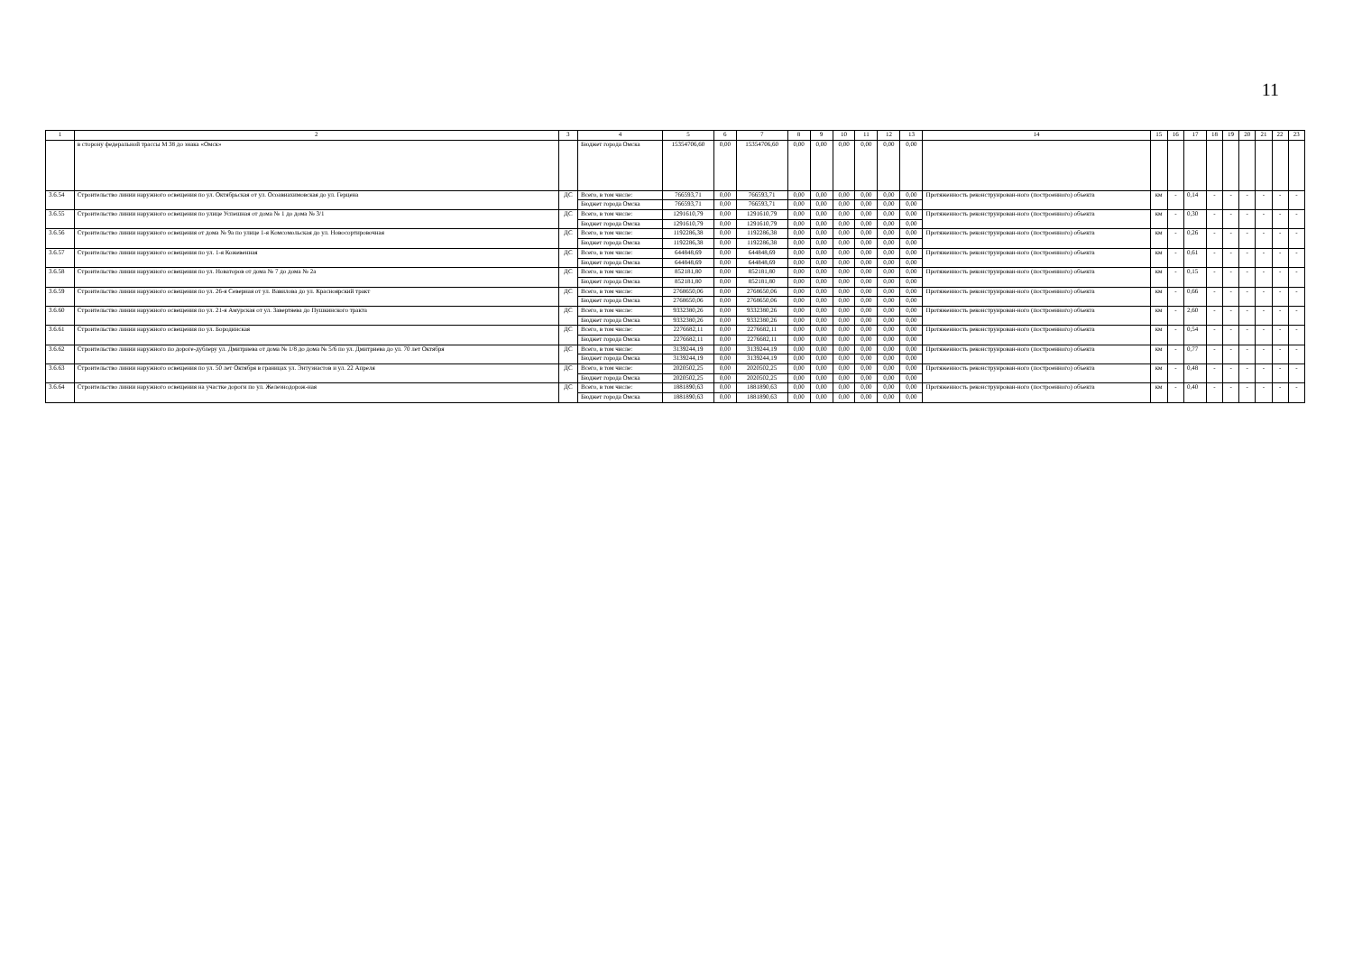11
| 1 | 2 | 3 | 4 | 5 | 6 | 7 | 8 | 9 | 10 | 11 | 12 | 13 | 14 | 15 | 16 | 17 | 18 | 19 | 20 | 21 | 22 | 23 |
| | в сторону федеральной трассы М 38 до знака «Омск» | | Бюджет города Омска | 15354706,60 | 0,00 | 15354706,60 | 0,00 | 0,00 | 0,00 | 0,00 | 0,00 | 0,00 | | | | | | | | | | |
| 3.6.54 | Строительство линии наружного освещения по ул. Октябрьская от ул. Осоавиахимовская до ул. Герцена | ДС | Всего, в том числе: | 766593,71 | 0,00 | 766593,71 | 0,00 | 0,00 | 0,00 | 0,00 | 0,00 | 0,00 | Протяженность реконструирован-ного (построенного) объекта | км | - | 0,14 | - | - | - | - | - | - |
| | | | Бюджет города Омска | 766593,71 | 0,00 | 766593,71 | 0,00 | 0,00 | 0,00 | 0,00 | 0,00 | 0,00 | | | | | | | | | | |
| 3.6.55 | Строительство линии наружного освещения по улице Успешная от дома № 1 до дома № 3/1 | ДС | Всего, в том числе: | 1291610,79 | 0,00 | 1291610,79 | 0,00 | 0,00 | 0,00 | 0,00 | 0,00 | 0,00 | Протяженность реконструирован-ного (построенного) объекта | км | - | 0,30 | - | - | - | - | - | - |
| | | | Бюджет города Омска | 1291610,79 | 0,00 | 1291610,79 | 0,00 | 0,00 | 0,00 | 0,00 | 0,00 | 0,00 | | | | | | | | | | |
| 3.6.56 | Строительство линии наружного освещения от дома № 9а по улице 1-я Комсомольская до ул. Новосортировочная | ДС | Всего, в том числе: | 1192286,38 | 0,00 | 1192286,38 | 0,00 | 0,00 | 0,00 | 0,00 | 0,00 | 0,00 | Протяженность реконструирован-ного (построенного) объекта | км | - | 0,26 | - | - | - | - | - | - |
| | | | Бюджет города Омска | 1192286,38 | 0,00 | 1192286,38 | 0,00 | 0,00 | 0,00 | 0,00 | 0,00 | 0,00 | | | | | | | | | | |
| 3.6.57 | Строительство линии наружного освещения по ул. 1-я Кожевенная | ДС | Всего, в том числе: | 644848,69 | 0,00 | 644848,69 | 0,00 | 0,00 | 0,00 | 0,00 | 0,00 | 0,00 | Протяженность реконструирован-ного (построенного) объекта | км | - | 0,61 | - | - | - | - | - | - |
| | | | Бюджет города Омска | 644848,69 | 0,00 | 644848,69 | 0,00 | 0,00 | 0,00 | 0,00 | 0,00 | 0,00 | | | | | | | | | | |
| 3.6.58 | Строительство линии наружного освещения по ул. Новаторов от дома № 7 до дома № 2а | ДС | Всего, в том числе: | 852181,80 | 0,00 | 852181,80 | 0,00 | 0,00 | 0,00 | 0,00 | 0,00 | 0,00 | Протяженность реконструирован-ного (построенного) объекта | км | - | 0,15 | - | - | - | - | - | - |
| | | | Бюджет города Омска | 852181,80 | 0,00 | 852181,80 | 0,00 | 0,00 | 0,00 | 0,00 | 0,00 | 0,00 | | | | | | | | | | |
| 3.6.59 | Строительство линии наружного освещения по ул. 26-я Северная от ул. Вавилова до ул. Красноярский тракт | ДС | Всего, в том числе: | 2768650,06 | 0,00 | 2768650,06 | 0,00 | 0,00 | 0,00 | 0,00 | 0,00 | 0,00 | Протяженность реконструирован-ного (построенного) объекта | км | - | 0,66 | - | - | - | - | - | - |
| | | | Бюджет города Омска | 2768650,06 | 0,00 | 2768650,06 | 0,00 | 0,00 | 0,00 | 0,00 | 0,00 | 0,00 | | | | | | | | | | |
| 3.6.60 | Строительство линии наружного освещения по ул. 21-я Амурская от ул. Завертяева до Пушкинского тракта | ДС | Всего, в том числе: | 9332380,26 | 0,00 | 9332380,26 | 0,00 | 0,00 | 0,00 | 0,00 | 0,00 | 0,00 | Протяженность реконструирован-ного (построенного) объекта | км | - | 2,60 | - | - | - | - | - | - |
| | | | Бюджет города Омска | 9332380,26 | 0,00 | 9332380,26 | 0,00 | 0,00 | 0,00 | 0,00 | 0,00 | 0,00 | | | | | | | | | | |
| 3.6.61 | Строительство линии наружного освещения по ул. Бородинская | ДС | Всего, в том числе: | 2276682,11 | 0,00 | 2276682,11 | 0,00 | 0,00 | 0,00 | 0,00 | 0,00 | 0,00 | Протяженность реконструирован-ного (построенного) объекта | км | - | 0,54 | - | - | - | - | - | - |
| | | | Бюджет города Омска | 2276682,11 | 0,00 | 2276682,11 | 0,00 | 0,00 | 0,00 | 0,00 | 0,00 | 0,00 | | | | | | | | | | |
| 3.6.62 | Строительство линии наружного по дороге-дублеру ул. Дмитриева от дома № 1/8 до дома № 5/6 по ул. Дмитриева до ул. 70 лет Октября | ДС | Всего, в том числе: | 3139244,19 | 0,00 | 3139244,19 | 0,00 | 0,00 | 0,00 | 0,00 | 0,00 | 0,00 | Протяженность реконструирован-ного (построенного) объекта | км | - | 0,77 | - | - | - | - | - | - |
| | | | Бюджет города Омска | 3139244,19 | 0,00 | 3139244,19 | 0,00 | 0,00 | 0,00 | 0,00 | 0,00 | 0,00 | | | | | | | | | | |
| 3.6.63 | Строительство линии наружного освещения по ул. 50 лет Октября в границах ул. Энтузиастов и ул. 22 Апреля | ДС | Всего, в том числе: | 2020502,25 | 0,00 | 2020502,25 | 0,00 | 0,00 | 0,00 | 0,00 | 0,00 | 0,00 | Протяженность реконструирован-ного (построенного) объекта | км | - | 0,48 | - | - | - | - | - | - |
| | | | Бюджет города Омска | 2020502,25 | 0,00 | 2020502,25 | 0,00 | 0,00 | 0,00 | 0,00 | 0,00 | 0,00 | | | | | | | | | | |
| 3.6.64 | Строительство линии наружного освещения на участке дороги по ул. Железнодорож-ная | ДС | Всего, в том числе: | 1881890,63 | 0,00 | 1881890,63 | 0,00 | 0,00 | 0,00 | 0,00 | 0,00 | 0,00 | Протяженность реконструирован-ного (построенного) объекта | км | - | 0,40 | - | - | - | - | - | - |
| | | | Бюджет города Омска | 1881890,63 | 0,00 | 1881890,63 | 0,00 | 0,00 | 0,00 | 0,00 | 0,00 | 0,00 | | | | | | | | | | |